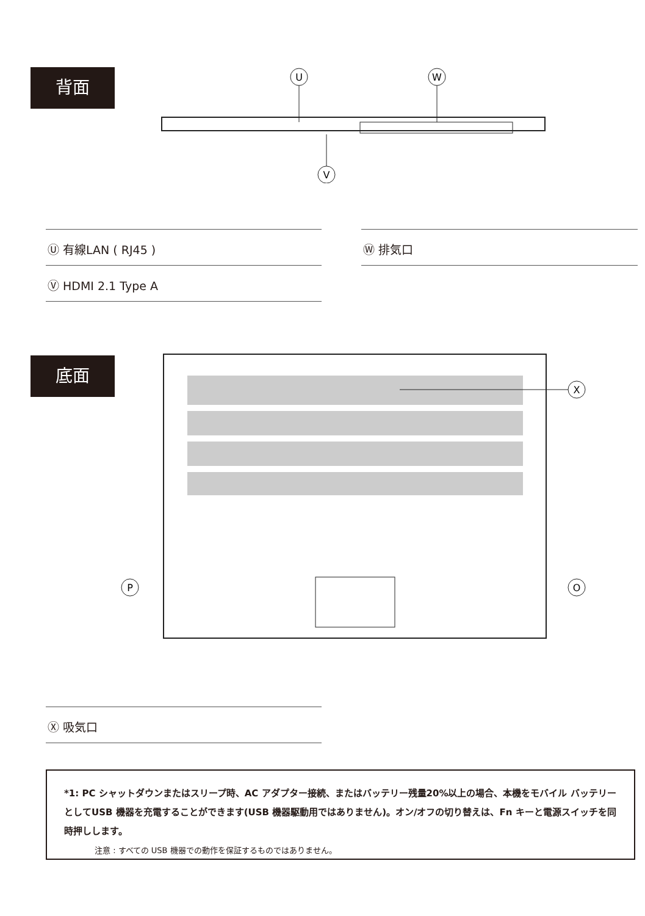背面
U
W
V
Ⓤ 有線LAN ( RJ45 )
Ⓥ HDMI 2.1 Type A
Ⓦ 排気口
底面
X
P
O
Ⓧ 吸気口
*1: PC シャットダウンまたはスリープ時、AC アダプター接続、またはバッテリー残量20%以上の場合、本機をモバイル バッテリーとしてUSB 機器を充電することができます(USB 機器駆動用ではありません)。オン/オフの切り替えは、Fn キーと電源スイッチを同時押しします。
注意 : すべての USB 機器での動作を保証するものではありません。